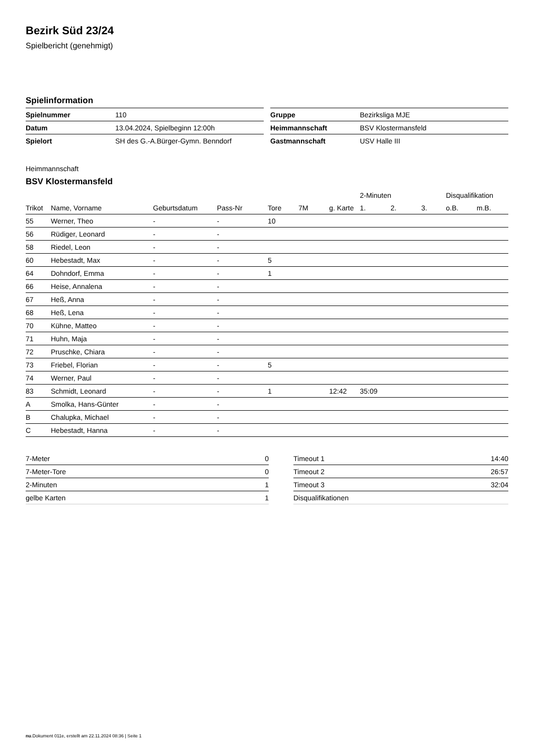Bezirk Süd 23/24
Spielbericht (genehmigt)
Spielinformation
| Spielnummer | 110 |
| Datum | 13.04.2024, Spielbeginn 12:00h |
| Spielort | SH des G.-A.Bürger-Gymn. Benndorf |
| Gruppe | Bezirksliga MJE |
| Heimmannschaft | BSV Klostermansfeld |
| Gastmannschaft | USV Halle III |
Heimmannschaft
BSV Klostermansfeld
| | | | | | | | 2-Minuten | | | Disqualifikation | |
| --- | --- | --- | --- | --- | --- | --- | --- | --- | --- | --- | --- |
| Trikot | Name, Vorname | Geburtsdatum | Pass-Nr | Tore | 7M | g. Karte | 1. | 2. | 3. | o.B. | m.B. |
| 55 | Werner, Theo | - | - | 10 | | | | | | | |
| 56 | Rüdiger, Leonard | - | - | | | | | | | | |
| 58 | Riedel, Leon | - | - | | | | | | | | |
| 60 | Hebestadt, Max | - | - | 5 | | | | | | | |
| 64 | Dohndorf, Emma | - | - | 1 | | | | | | | |
| 66 | Heise, Annalena | - | - | | | | | | | | |
| 67 | Heß, Anna | - | - | | | | | | | | |
| 68 | Heß, Lena | - | - | | | | | | | | |
| 70 | Kühne, Matteo | - | - | | | | | | | | |
| 71 | Huhn, Maja | - | - | | | | | | | | |
| 72 | Pruschke, Chiara | - | - | | | | | | | | |
| 73 | Friebel, Florian | - | - | 5 | | | | | | | |
| 74 | Werner, Paul | - | - | | | | | | | | |
| 83 | Schmidt, Leonard | - | - | 1 | | 12:42 | 35:09 | | | | |
| A | Smolka, Hans-Günter | - | - | | | | | | | | |
| B | Chalupka, Michael | - | - | | | | | | | | |
| C | Hebestadt, Hanna | - | - | | | | | | | | |
| 7-Meter | 0 |
| 7-Meter-Tore | 0 |
| 2-Minuten | 1 |
| gelbe Karten | 1 |
| Timeout 1 | 14:40 |
| Timeout 2 | 26:57 |
| Timeout 3 | 32:04 |
| Disqualifikationen | |
nu.Dokument 011e, erstellt am 22.11.2024 08:36 | Seite 1